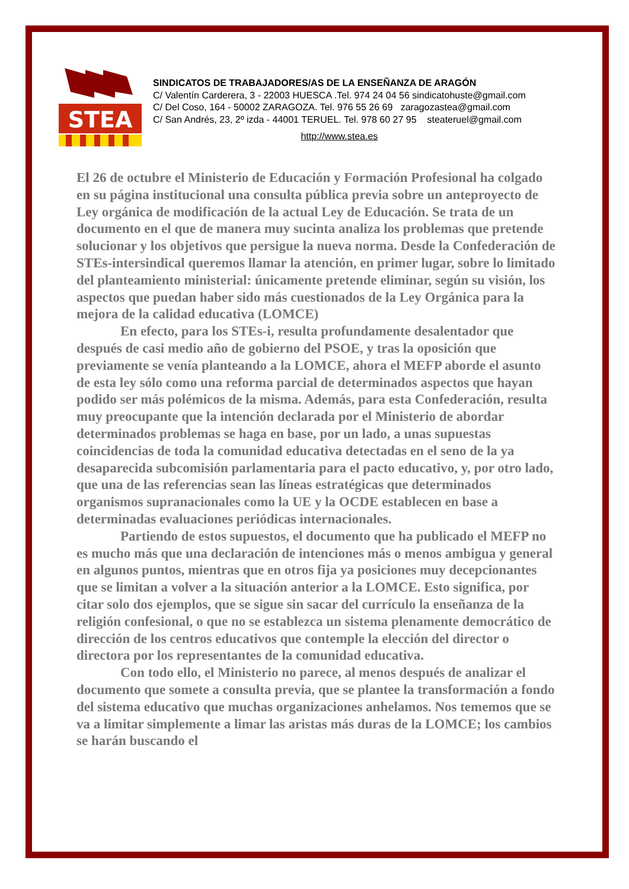STEA
SINDICATOS DE TRABAJADORES/AS DE LA ENSEÑANZA DE ARAGÓN
C/ Valentín Carderera, 3 - 22003 HUESCA .Tel. 974 24 04 56 sindicatohuste@gmail.com
C/ Del Coso, 164 - 50002 ZARAGOZA. Tel. 976 55 26 69 zaragozastea@gmail.com
C/ San Andrés, 23, 2º izda - 44001 TERUEL. Tel. 978 60 27 95 steateruel@gmail.com
http://www.stea.es
El 26 de octubre el Ministerio de Educación y Formación Profesional ha colgado en su página institucional una consulta pública previa sobre un anteproyecto de Ley orgánica de modificación de la actual Ley de Educación. Se trata de un documento en el que de manera muy sucinta analiza los problemas que pretende solucionar y los objetivos que persigue la nueva norma. Desde la Confederación de STEs-intersindical queremos llamar la atención, en primer lugar, sobre lo limitado del planteamiento ministerial: únicamente pretende eliminar, según su visión, los aspectos que puedan haber sido más cuestionados de la Ley Orgánica para la mejora de la calidad educativa (LOMCE)
En efecto, para los STEs-i, resulta profundamente desalentador que después de casi medio año de gobierno del PSOE, y tras la oposición que previamente se venía planteando a la LOMCE, ahora el MEFP aborde el asunto de esta ley sólo como una reforma parcial de determinados aspectos que hayan podido ser más polémicos de la misma. Además, para esta Confederación, resulta muy preocupante que la intención declarada por el Ministerio de abordar determinados problemas se haga en base, por un lado, a unas supuestas coincidencias de toda la comunidad educativa detectadas en el seno de la ya desaparecida subcomisión parlamentaria para el pacto educativo, y, por otro lado, que una de las referencias sean las líneas estratégicas que determinados organismos supranacionales como la UE y la OCDE establecen en base a determinadas evaluaciones periódicas internacionales.
Partiendo de estos supuestos, el documento que ha publicado el MEFP no es mucho más que una declaración de intenciones más o menos ambigua y general en algunos puntos, mientras que en otros fija ya posiciones muy decepcionantes que se limitan a volver a la situación anterior a la LOMCE. Esto significa, por citar solo dos ejemplos, que se sigue sin sacar del currículo la enseñanza de la religión confesional, o que no se establezca un sistema plenamente democrático de dirección de los centros educativos que contemple la elección del director o directora por los representantes de la comunidad educativa.
Con todo ello, el Ministerio no parece, al menos después de analizar el documento que somete a consulta previa, que se plantee la transformación a fondo del sistema educativo que muchas organizaciones anhelamos. Nos tememos que se va a limitar simplemente a limar las aristas más duras de la LOMCE; los cambios se harán buscando el